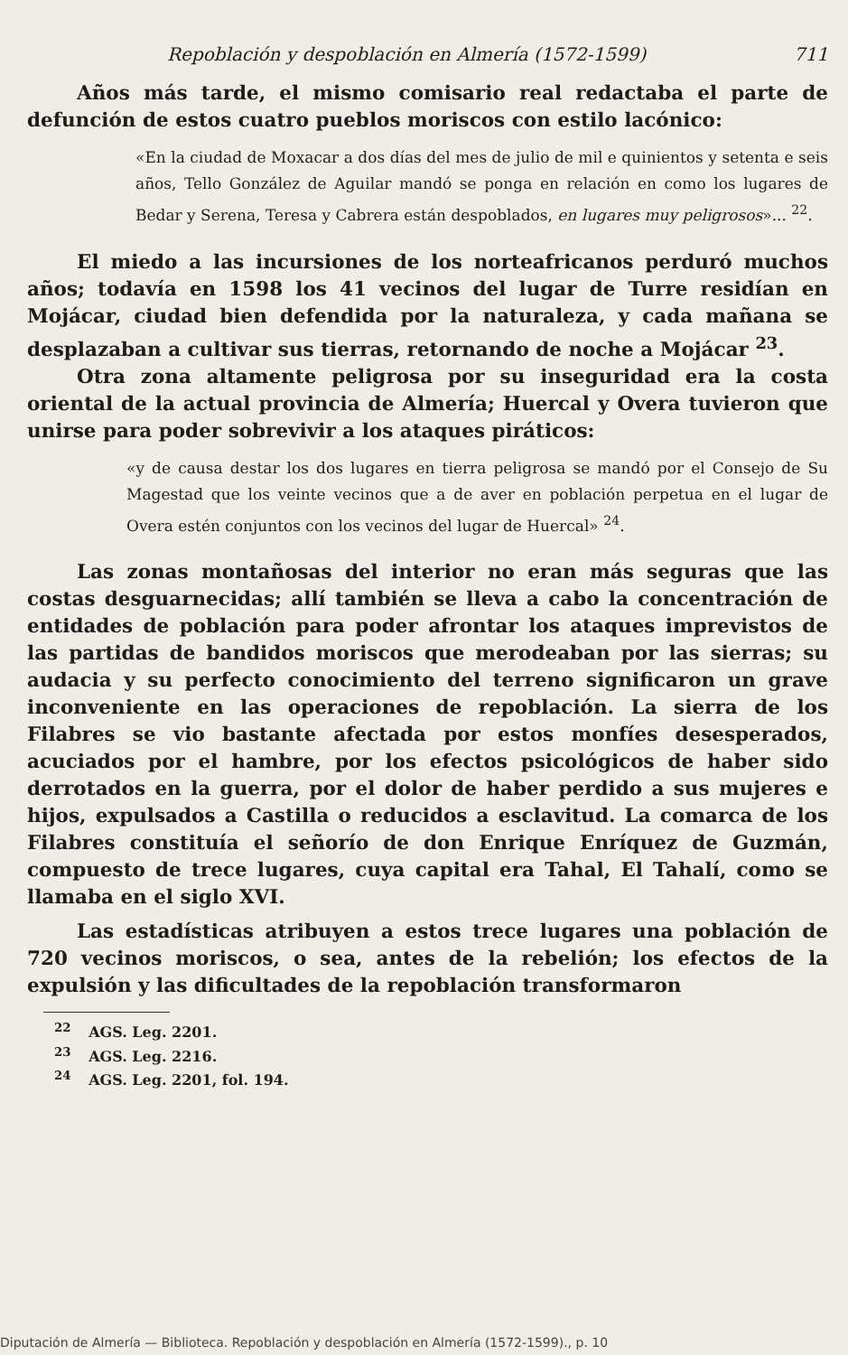Repoblación y despoblación en Almería (1572-1599) 711
Años más tarde, el mismo comisario real redactaba el parte de defunción de estos cuatro pueblos moriscos con estilo lacónico:
«En la ciudad de Moxacar a dos días del mes de julio de mil e quinientos y setenta e seis años, Tello González de Aguilar mandó se ponga en relación en como los lugares de Bedar y Serena, Teresa y Cabrera están despoblados, en lugares muy peligrosos»... <sup>22</sup>.
El miedo a las incursiones de los norteafricanos perduró muchos años; todavía en 1598 los 41 vecinos del lugar de Turre residían en Mojácar, ciudad bien defendida por la naturaleza, y cada mañana se desplazaban a cultivar sus tierras, retornando de noche a Mojácar <sup>23</sup>.
Otra zona altamente peligrosa por su inseguridad era la costa oriental de la actual provincia de Almería; Huercal y Overa tuvieron que unirse para poder sobrevivir a los ataques piráticos:
«y de causa destar los dos lugares en tierra peligrosa se mandó por el Consejo de Su Magestad que los veinte vecinos que a de aver en población perpetua en el lugar de Overa estén conjuntos con los vecinos del lugar de Huercal» <sup>24</sup>.
Las zonas montañosas del interior no eran más seguras que las costas desguarnecidas; allí también se lleva a cabo la concentración de entidades de población para poder afrontar los ataques imprevistos de las partidas de bandidos moriscos que merodeaban por las sierras; su audacia y su perfecto conocimiento del terreno significaron un grave inconveniente en las operaciones de repoblación. La sierra de los Filabres se vio bastante afectada por estos monfíes desesperados, acuciados por el hambre, por los efectos psicológicos de haber sido derrotados en la guerra, por el dolor de haber perdido a sus mujeres e hijos, expulsados a Castilla o reducidos a esclavitud. La comarca de los Filabres constituía el señorío de don Enrique Enríquez de Guzmán, compuesto de trece lugares, cuya capital era Tahal, El Tahalí, como se llamaba en el siglo XVI.
Las estadísticas atribuyen a estos trece lugares una población de 720 vecinos moriscos, o sea, antes de la rebelión; los efectos de la expulsión y las dificultades de la repoblación transformaron
<sup>22</sup> AGS. Leg. 2201.
<sup>23</sup> AGS. Leg. 2216.
<sup>24</sup> AGS. Leg. 2201, fol. 194.
Diputación de Almería — Biblioteca. Repoblación y despoblación en Almería (1572-1599)., p. 10